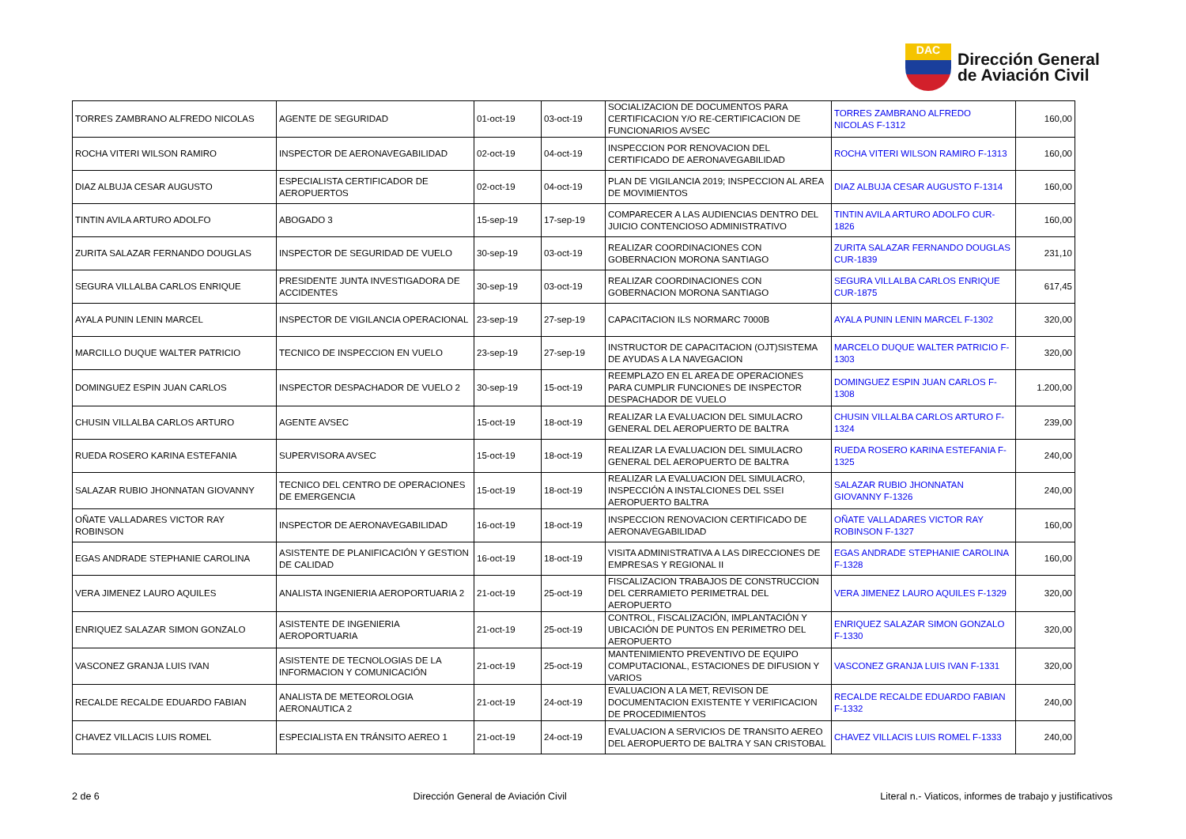DAC
Dirección General
de Aviación Civil
| TORRES ZAMBRANO ALFREDO NICOLAS | AGENTE DE SEGURIDAD | 01-oct-19 | 03-oct-19 | SOCIALIZACION DE DOCUMENTOS PARA CERTIFICACION Y/O RE-CERTIFICACION DE FUNCIONARIOS AVSEC | TORRES ZAMBRANO ALFREDO NICOLAS F-1312 | 160,00 |
| ROCHA VITERI WILSON RAMIRO | INSPECTOR DE AERONAVEGABILIDAD | 02-oct-19 | 04-oct-19 | INSPECCION POR RENOVACION DEL CERTIFICADO DE AERONAVEGABILIDAD | ROCHA VITERI WILSON RAMIRO F-1313 | 160,00 |
| DIAZ ALBUJA CESAR AUGUSTO | ESPECIALISTA CERTIFICADOR DE AEROPUERTOS | 02-oct-19 | 04-oct-19 | PLAN DE VIGILANCIA 2019; INSPECCION AL AREA DE MOVIMIENTOS | DIAZ ALBUJA CESAR AUGUSTO F-1314 | 160,00 |
| TINTIN AVILA ARTURO ADOLFO | ABOGADO 3 | 15-sep-19 | 17-sep-19 | COMPARECER A LAS AUDIENCIAS DENTRO DEL JUICIO CONTENCIOSO ADMINISTRATIVO | TINTIN AVILA ARTURO ADOLFO CUR-1826 | 160,00 |
| ZURITA SALAZAR FERNANDO DOUGLAS | INSPECTOR DE SEGURIDAD DE VUELO | 30-sep-19 | 03-oct-19 | REALIZAR COORDINACIONES CON GOBERNACION MORONA SANTIAGO | ZURITA SALAZAR FERNANDO DOUGLAS CUR-1839 | 231,10 |
| SEGURA VILLALBA CARLOS ENRIQUE | PRESIDENTE JUNTA INVESTIGADORA DE ACCIDENTES | 30-sep-19 | 03-oct-19 | REALIZAR COORDINACIONES CON GOBERNACION MORONA SANTIAGO | SEGURA VILLALBA CARLOS ENRIQUE CUR-1875 | 617,45 |
| AYALA PUNIN LENIN MARCEL | INSPECTOR DE VIGILANCIA OPERACIONAL | 23-sep-19 | 27-sep-19 | CAPACITACION ILS NORMARC 7000B | AYALA PUNIN LENIN MARCEL F-1302 | 320,00 |
| MARCILLO DUQUE WALTER PATRICIO | TECNICO DE INSPECCION EN VUELO | 23-sep-19 | 27-sep-19 | INSTRUCTOR DE CAPACITACION (OJT)SISTEMA DE AYUDAS A LA NAVEGACION | MARCELO DUQUE WALTER PATRICIO F-1303 | 320,00 |
| DOMINGUEZ ESPIN JUAN CARLOS | INSPECTOR DESPACHADOR DE VUELO 2 | 30-sep-19 | 15-oct-19 | REEMPLAZO EN EL AREA DE OPERACIONES PARA CUMPLIR FUNCIONES DE INSPECTOR DESPACHADOR DE VUELO | DOMINGUEZ ESPIN JUAN CARLOS F-1308 | 1.200,00 |
| CHUSIN VILLALBA CARLOS ARTURO | AGENTE AVSEC | 15-oct-19 | 18-oct-19 | REALIZAR LA EVALUACION DEL SIMULACRO GENERAL DEL AEROPUERTO DE BALTRA | CHUSIN VILLALBA CARLOS ARTURO F-1324 | 239,00 |
| RUEDA ROSERO KARINA ESTEFANIA | SUPERVISORA AVSEC | 15-oct-19 | 18-oct-19 | REALIZAR LA EVALUACION DEL SIMULACRO GENERAL DEL AEROPUERTO DE BALTRA | RUEDA ROSERO KARINA ESTEFANIA F-1325 | 240,00 |
| SALAZAR RUBIO JHONNATAN GIOVANNY | TECNICO DEL CENTRO DE OPERACIONES DE EMERGENCIA | 15-oct-19 | 18-oct-19 | REALIZAR LA EVALUACION DEL SIMULACRO, INSPECCIÓN A INSTALCIONES DEL SSEI AEROPUERTO BALTRA | SALAZAR RUBIO JHONNATAN GIOVANNY F-1326 | 240,00 |
| OÑATE VALLADARES VICTOR RAY ROBINSON | INSPECTOR DE AERONAVEGABILIDAD | 16-oct-19 | 18-oct-19 | INSPECCION RENOVACION CERTIFICADO DE AERONAVEGABILIDAD | OÑATE VALLADARES VICTOR RAY ROBINSON F-1327 | 160,00 |
| EGAS ANDRADE STEPHANIE CAROLINA | ASISTENTE DE PLANIFICACIÓN Y GESTION DE CALIDAD | 16-oct-19 | 18-oct-19 | VISITA ADMINISTRATIVA A LAS DIRECCIONES DE EMPRESAS Y REGIONAL II | EGAS ANDRADE STEPHANIE CAROLINA F-1328 | 160,00 |
| VERA JIMENEZ LAURO AQUILES | ANALISTA INGENIERIA AEROPORTUARIA 2 | 21-oct-19 | 25-oct-19 | FISCALIZACION TRABAJOS DE CONSTRUCCION DEL CERRAMIETO PERIMETRAL DEL AEROPUERTO | VERA JIMENEZ LAURO AQUILES F-1329 | 320,00 |
| ENRIQUEZ SALAZAR SIMON GONZALO | ASISTENTE DE INGENIERIA AEROPORTUARIA | 21-oct-19 | 25-oct-19 | CONTROL, FISCALIZACIÓN, IMPLANTACIÓN Y UBICACIÓN DE PUNTOS EN PERIMETRO DEL AEROPUERTO | ENRIQUEZ SALAZAR SIMON GONZALO F-1330 | 320,00 |
| VASCONEZ GRANJA LUIS IVAN | ASISTENTE DE TECNOLOGIAS DE LA INFORMACION Y COMUNICACIÓN | 21-oct-19 | 25-oct-19 | MANTENIMIENTO PREVENTIVO DE EQUIPO COMPUTACIONAL, ESTACIONES DE DIFUSION Y VARIOS | VASCONEZ GRANJA LUIS IVAN F-1331 | 320,00 |
| RECALDE RECALDE EDUARDO FABIAN | ANALISTA DE METEOROLOGIA AERONAUTICA 2 | 21-oct-19 | 24-oct-19 | EVALUACION A LA MET, REVISON DE DOCUMENTACION EXISTENTE Y VERIFICACION DE PROCEDIMIENTOS | RECALDE RECALDE EDUARDO FABIAN F-1332 | 240,00 |
| CHAVEZ VILLACIS LUIS ROMEL | ESPECIALISTA EN TRÁNSITO AEREO 1 | 21-oct-19 | 24-oct-19 | EVALUACION A SERVICIOS DE TRANSITO AEREO DEL AEROPUERTO DE BALTRA Y SAN CRISTOBAL | CHAVEZ VILLACIS LUIS ROMEL F-1333 | 240,00 |
2 de 6 Dirección General de Aviación Civil Literal n.- Viaticos, informes de trabajo y justificativos